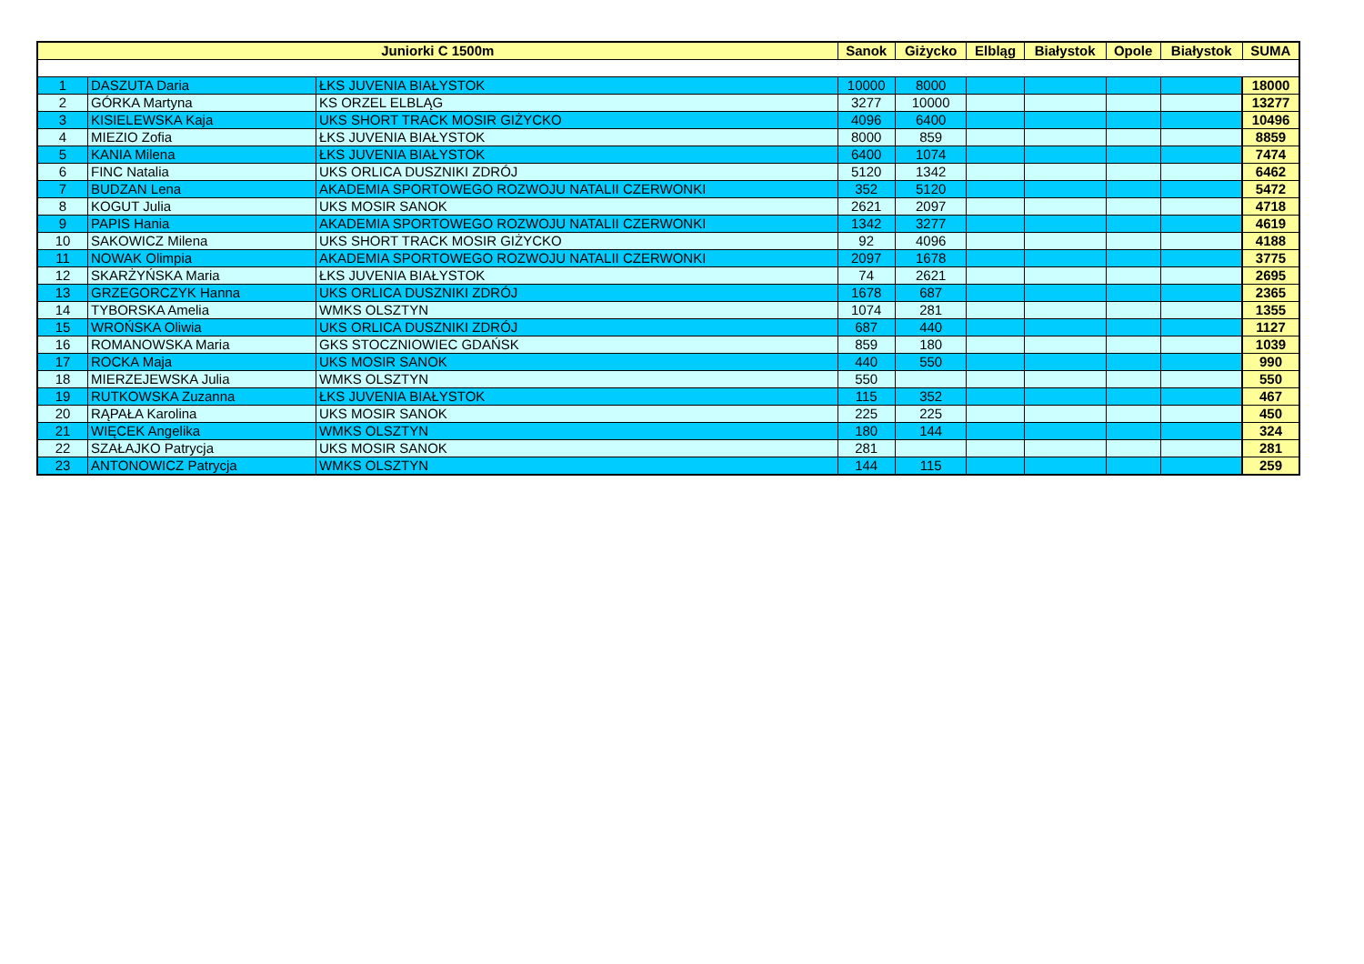| Juniorki C 1500m | | | Sanok | Giżycko | Elbląg | Białystok | Opole | Białystok | SUMA |
| --- | --- | --- | --- | --- | --- | --- | --- | --- | --- |
| 1 | DASZUTA Daria | ŁKS JUVENIA BIAŁYSTOK | 10000 | 8000 | | | | | 18000 |
| 2 | GÓRKA Martyna | KS ORZEL ELBLĄG | 3277 | 10000 | | | | | 13277 |
| 3 | KISIELEWSKA Kaja | UKS SHORT TRACK MOSIR GIŻYCKO | 4096 | 6400 | | | | | 10496 |
| 4 | MIEZIO Zofia | ŁKS JUVENIA BIAŁYSTOK | 8000 | 859 | | | | | 8859 |
| 5 | KANIA Milena | ŁKS JUVENIA BIAŁYSTOK | 6400 | 1074 | | | | | 7474 |
| 6 | FINC Natalia | UKS ORLICA DUSZNIKI ZDRÓJ | 5120 | 1342 | | | | | 6462 |
| 7 | BUDZAN Lena | AKADEMIA SPORTOWEGO ROZWOJU NATALII CZERWONKI | 352 | 5120 | | | | | 5472 |
| 8 | KOGUT Julia | UKS MOSIR SANOK | 2621 | 2097 | | | | | 4718 |
| 9 | PAPIS Hania | AKADEMIA SPORTOWEGO ROZWOJU NATALII CZERWONKI | 1342 | 3277 | | | | | 4619 |
| 10 | SAKOWICZ Milena | UKS SHORT TRACK MOSIR GIŻYCKO | 92 | 4096 | | | | | 4188 |
| 11 | NOWAK Olimpia | AKADEMIA SPORTOWEGO ROZWOJU NATALII CZERWONKI | 2097 | 1678 | | | | | 3775 |
| 12 | SKARŻYŃSKA Maria | ŁKS JUVENIA BIAŁYSTOK | 74 | 2621 | | | | | 2695 |
| 13 | GRZEGORCZYK Hanna | UKS ORLICA DUSZNIKI ZDRÓJ | 1678 | 687 | | | | | 2365 |
| 14 | TYBORSKA Amelia | WMKS OLSZTYN | 1074 | 281 | | | | | 1355 |
| 15 | WROŃSKA Oliwia | UKS ORLICA DUSZNIKI ZDRÓJ | 687 | 440 | | | | | 1127 |
| 16 | ROMANOWSKA Maria | GKS STOCZNIOWIEC GDAŃSK | 859 | 180 | | | | | 1039 |
| 17 | ROCKA Maja | UKS MOSIR SANOK | 440 | 550 | | | | | 990 |
| 18 | MIERZEJEWSKA Julia | WMKS OLSZTYN | 550 | | | | | | 550 |
| 19 | RUTKOWSKA Zuzanna | ŁKS JUVENIA BIAŁYSTOK | 115 | 352 | | | | | 467 |
| 20 | RĄPAŁA Karolina | UKS MOSIR SANOK | 225 | 225 | | | | | 450 |
| 21 | WIĘCEK Angelika | WMKS OLSZTYN | 180 | 144 | | | | | 324 |
| 22 | SZAŁAJKO Patrycja | UKS MOSIR SANOK | 281 | | | | | | 281 |
| 23 | ANTONOWICZ Patrycja | WMKS OLSZTYN | 144 | 115 | | | | | 259 |